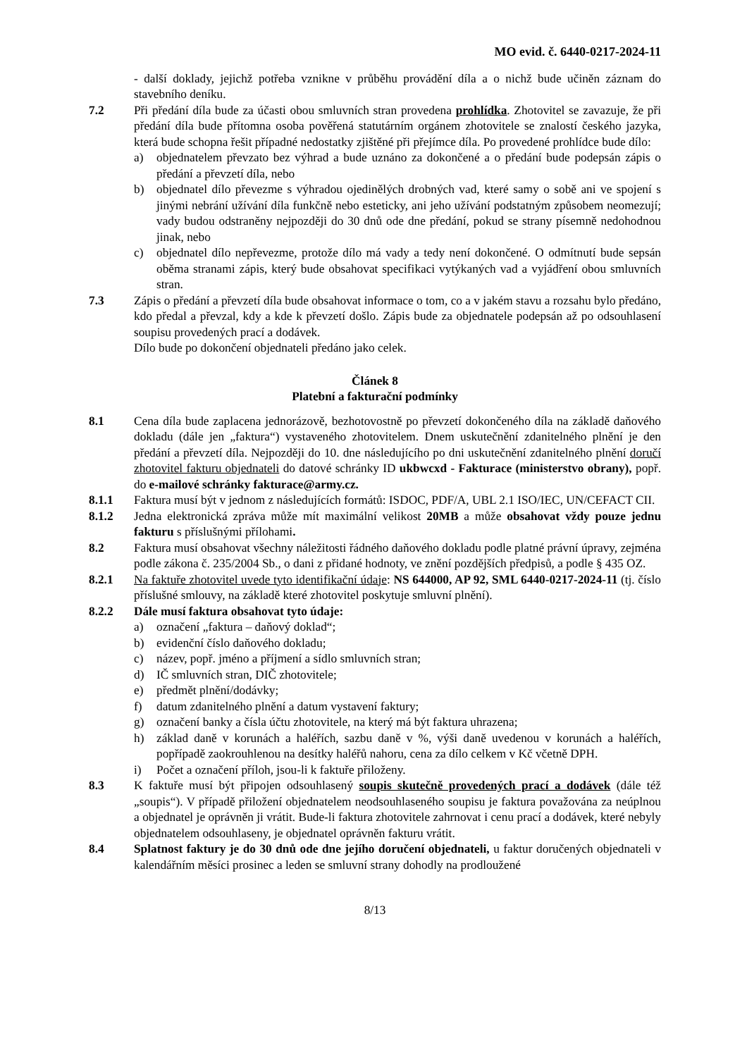MO evid. č. 6440-0217-2024-11
- další doklady, jejichž potřeba vznikne v průběhu provádění díla a o nichž bude učiněn záznam do stavebního deníku.
7.2 Při předání díla bude za účasti obou smluvních stran provedena prohlídka. Zhotovitel se zavazuje, že při předání díla bude přítomna osoba pověřená statutárním orgánem zhotovitele se znalostí českého jazyka, která bude schopna řešit případné nedostatky zjištěné při přejímce díla. Po provedené prohlídce bude dílo:
a) objednatelem převzato bez výhrad a bude uznáno za dokončené a o předání bude podepsán zápis o předání a převzetí díla, nebo
b) objednatel dílo převezme s výhradou ojedinělých drobných vad, které samy o sobě ani ve spojení s jinými nebrání užívání díla funkčně nebo esteticky, ani jeho užívání podstatným způsobem neomezují; vady budou odstraněny nejpozději do 30 dnů ode dne předání, pokud se strany písemně nedohodnou jinak, nebo
c) objednatel dílo nepřevezme, protože dílo má vady a tedy není dokončené. O odmítnutí bude sepsán oběma stranami zápis, který bude obsahovat specifikaci vytýkaných vad a vyjádření obou smluvních stran.
7.3 Zápis o předání a převzetí díla bude obsahovat informace o tom, co a v jakém stavu a rozsahu bylo předáno, kdo předal a převzal, kdy a kde k převzetí došlo. Zápis bude za objednatele podepsán až po odsouhlasení soupisu provedených prací a dodávek.
Dílo bude po dokončení objednateli předáno jako celek.
Článek 8
Platební a fakturační podmínky
8.1 Cena díla bude zaplacena jednorázově, bezhotovostně po převzetí dokončeného díla na základě daňového dokladu (dále jen „faktura“) vystaveného zhotovitelem. Dnem uskutečnění zdanitelného plnění je den předání a převzetí díla. Nejpozději do 10. dne následujícího po dni uskutečnění zdanitelného plnění doručí zhotovitel fakturu objednateli do datové schránky ID ukbwcxd - Fakturace (ministerstvo obrany), popř. do e-mailové schránky fakturace@army.cz.
8.1.1 Faktura musí být v jednom z následujících formátů: ISDOC, PDF/A, UBL 2.1 ISO/IEC, UN/CEFACT CII.
8.1.2 Jedna elektronická zpráva může mít maximální velikost 20MB a může obsahovat vždy pouze jednu fakturu s příslušnými přílohami.
8.2 Faktura musí obsahovat všechny náležitosti řádného daňového dokladu podle platné právní úpravy, zejména podle zákona č. 235/2004 Sb., o dani z přidané hodnoty, ve znění pozdějších předpisů, a podle § 435 OZ.
8.2.1 Na faktuře zhotovitel uvede tyto identifikační údaje: NS 644000, AP 92, SML 6440-0217-2024-11 (tj. číslo příslušné smlouvy, na základě které zhotovitel poskytuje smluvní plnění).
8.2.2 Dále musí faktura obsahovat tyto údaje:
a) označení „faktura – daňový doklad“;
b) evidenční číslo daňového dokladu;
c) název, popř. jméno a příjmení a sídlo smluvních stran;
d) IČ smluvních stran, DIČ zhotovitele;
e) předmět plnění/dodávky;
f) datum zdanitelného plnění a datum vystavení faktury;
g) označení banky a čísla účtu zhotovitele, na který má být faktura uhrazena;
h) základ daně v korunách a haléřích, sazbu daně v %, výši daně uvedenou v korunách a haléřích, popřípadě zaokrouhlenou na desítky haléřů nahoru, cena za dílo celkem v Kč včetně DPH.
i) Počet a označení příloh, jsou-li k faktuře přiloženy.
8.3 K faktuře musí být připojen odsouhlasený soupis skutečně provedených prací a dodávek (dále též „soupis“). V případě přiložení objednatelem neodsouhlaseného soupisu je faktura považována za neúplnou a objednatel je oprávněn ji vrátit. Bude-li faktura zhotovitele zahrnovat i cenu prací a dodávek, které nebyly objednatelem odsouhlaseny, je objednatel oprávněn fakturu vrátit.
8.4 Splatnost faktury je do 30 dnů ode dne jejího doručení objednateli, u faktur doručených objednateli v kalendářním měsíci prosinec a leden se smluvní strany dohodly na prodloužené
8/13